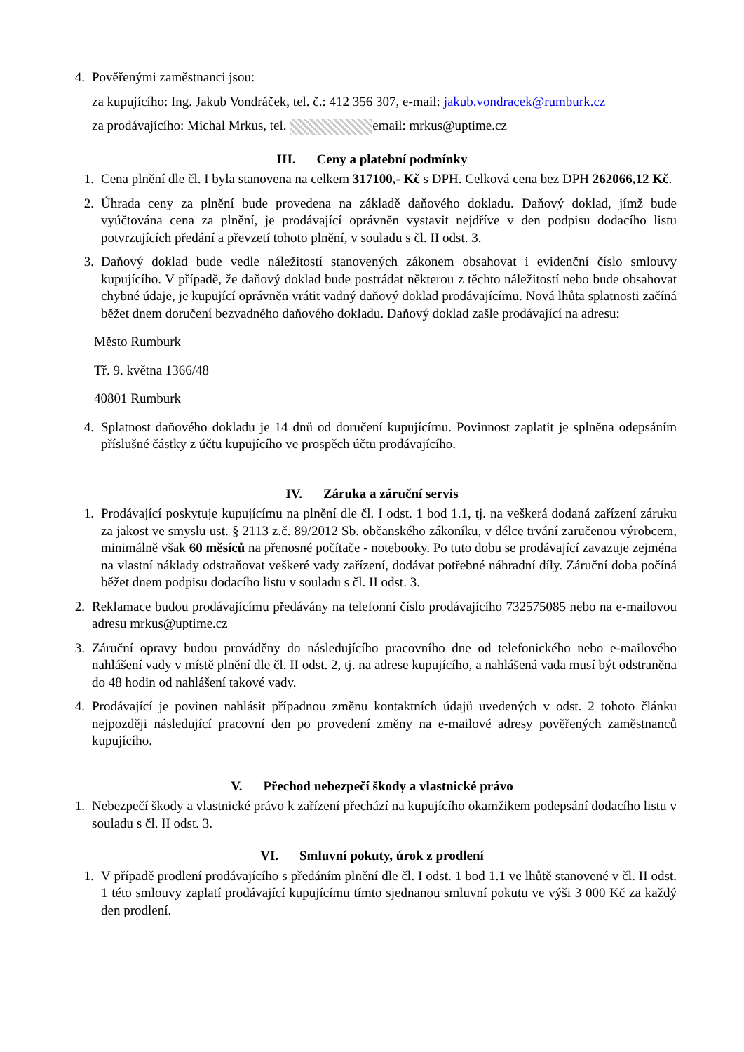4. Pověřenými zaměstnanci jsou:
za kupujícího: Ing. Jakub Vondráček, tel. č.: 412 356 307, e-mail: jakub.vondracek@rumburk.cz
za prodávajícího: Michal Mrkus, tel. email: mrkus@uptime.cz
III. Ceny a platební podmínky
1. Cena plnění dle čl. I byla stanovena na celkem 317100,- Kč s DPH. Celková cena bez DPH 262066,12 Kč.
2. Úhrada ceny za plnění bude provedena na základě daňového dokladu. Daňový doklad, jímž bude vyúčtována cena za plnění, je prodávající oprávněn vystavit nejdříve v den podpisu dodacího listu potvrzujících předání a převzetí tohoto plnění, v souladu s čl. II odst. 3.
3. Daňový doklad bude vedle náležitostí stanovených zákonem obsahovat i evidenční číslo smlouvy kupujícího. V případě, že daňový doklad bude postrádat některou z těchto náležitostí nebo bude obsahovat chybné údaje, je kupující oprávněn vrátit vadný daňový doklad prodávajícímu. Nová lhůta splatnosti začíná běžet dnem doručení bezvadného daňového dokladu. Daňový doklad zašle prodávající na adresu:
Město Rumburk
Tř. 9. května 1366/48
40801 Rumburk
4. Splatnost daňového dokladu je 14 dnů od doručení kupujícímu. Povinnost zaplatit je splněna odepsáním příslušné částky z účtu kupujícího ve prospěch účtu prodávajícího.
IV. Záruka a záruční servis
1. Prodávající poskytuje kupujícímu na plnění dle čl. I odst. 1 bod 1.1, tj. na veškerá dodaná zařízení záruku za jakost ve smyslu ust. § 2113 z.č. 89/2012 Sb. občanského zákoníku, v délce trvání zaručenou výrobcem, minimálně však 60 měsíců na přenosné počítače - notebooky. Po tuto dobu se prodávající zavazuje zejména na vlastní náklady odstraňovat veškeré vady zařízení, dodávat potřebné náhradní díly. Záruční doba počíná běžet dnem podpisu dodacího listu v souladu s čl. II odst. 3.
2. Reklamace budou prodávajícímu předávány na telefonní číslo prodávajícího 732575085 nebo na e-mailovou adresu mrkus@uptime.cz
3. Záruční opravy budou prováděny do následujícího pracovního dne od telefonického nebo e-mailového nahlášení vady v místě plnění dle čl. II odst. 2, tj. na adrese kupujícího, a nahlášená vada musí být odstraněna do 48 hodin od nahlášení takové vady.
4. Prodávající je povinen nahlásit případnou změnu kontaktních údajů uvedených v odst. 2 tohoto článku nejpozději následující pracovní den po provedení změny na e-mailové adresy pověřených zaměstnanců kupujícího.
V. Přechod nebezpečí škody a vlastnické právo
1. Nebezpečí škody a vlastnické právo k zařízení přechází na kupujícího okamžikem podepsání dodacího listu v souladu s čl. II odst. 3.
VI. Smluvní pokuty, úrok z prodlení
1. V případě prodlení prodávajícího s předáním plnění dle čl. I odst. 1 bod 1.1 ve lhůtě stanovené v čl. II odst. 1 této smlouvy zaplatí prodávající kupujícímu tímto sjednanou smluvní pokutu ve výši 3 000 Kč za každý den prodlení.